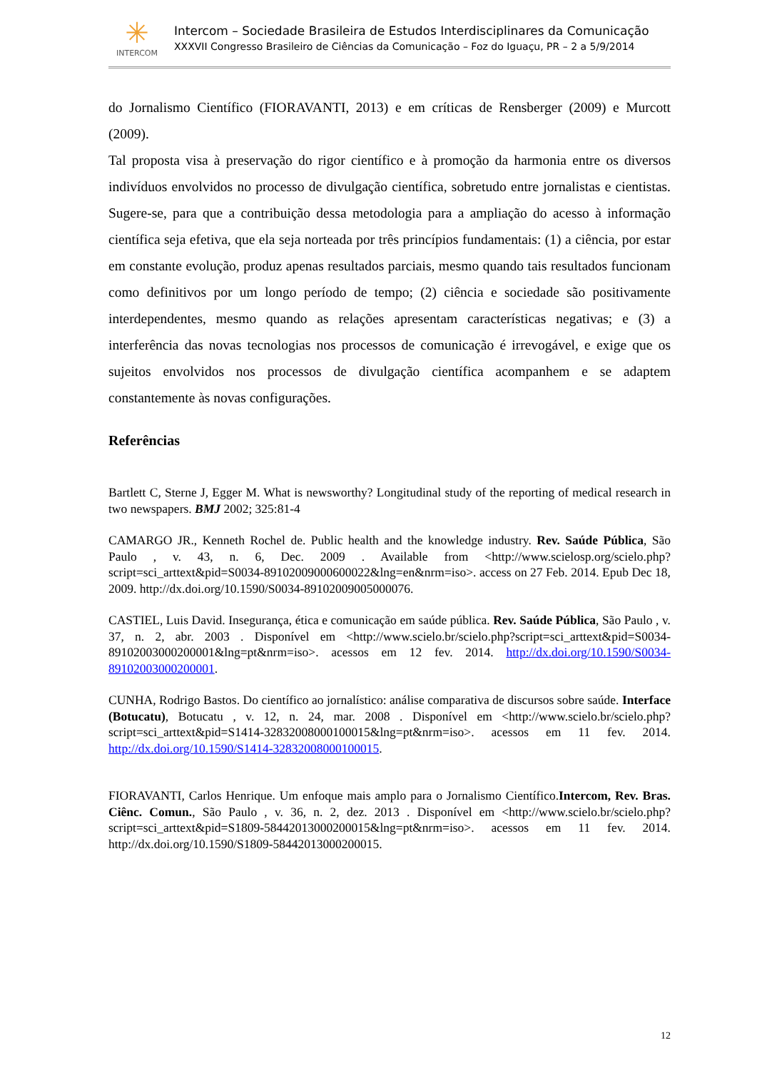✳
INTERCOM
Intercom – Sociedade Brasileira de Estudos Interdisciplinares da Comunicação
XXXVII Congresso Brasileiro de Ciências da Comunicação – Foz do Iguaçu, PR – 2 a 5/9/2014
do Jornalismo Científico (FIORAVANTI, 2013) e em críticas de Rensberger (2009) e Murcott (2009).
Tal proposta visa à preservação do rigor científico e à promoção da harmonia entre os diversos indivíduos envolvidos no processo de divulgação científica, sobretudo entre jornalistas e cientistas. Sugere-se, para que a contribuição dessa metodologia para a ampliação do acesso à informação científica seja efetiva, que ela seja norteada por três princípios fundamentais: (1) a ciência, por estar em constante evolução, produz apenas resultados parciais, mesmo quando tais resultados funcionam como definitivos por um longo período de tempo; (2) ciência e sociedade são positivamente interdependentes, mesmo quando as relações apresentam características negativas; e (3) a interferência das novas tecnologias nos processos de comunicação é irrevogável, e exige que os sujeitos envolvidos nos processos de divulgação científica acompanhem e se adaptem constantemente às novas configurações.
Referências
Bartlett C, Sterne J, Egger M. What is newsworthy? Longitudinal study of the reporting of medical research in two newspapers. BMJ 2002; 325:81-4
CAMARGO JR., Kenneth Rochel de. Public health and the knowledge industry. Rev. Saúde Pública, São Paulo , v. 43, n. 6, Dec. 2009 . Available from <http://www.scielosp.org/scielo.php?script=sci_arttext&pid=S0034-89102009000600022&lng=en&nrm=iso>. access on 27 Feb. 2014. Epub Dec 18, 2009. http://dx.doi.org/10.1590/S0034-89102009005000076.
CASTIEL, Luis David. Insegurança, ética e comunicação em saúde pública. Rev. Saúde Pública, São Paulo , v. 37, n. 2, abr. 2003 . Disponível em <http://www.scielo.br/scielo.php?script=sci_arttext&pid=S0034-89102003000200001&lng=pt&nrm=iso>. acessos em 12 fev. 2014. http://dx.doi.org/10.1590/S0034-89102003000200001.
CUNHA, Rodrigo Bastos. Do científico ao jornalístico: análise comparativa de discursos sobre saúde. Interface (Botucatu), Botucatu , v. 12, n. 24, mar. 2008 . Disponível em <http://www.scielo.br/scielo.php?script=sci_arttext&pid=S1414-32832008000100015&lng=pt&nrm=iso>. acessos em 11 fev. 2014. http://dx.doi.org/10.1590/S1414-32832008000100015.
FIORAVANTI, Carlos Henrique. Um enfoque mais amplo para o Jornalismo Científico.Intercom, Rev. Bras. Ciênc. Comun., São Paulo , v. 36, n. 2, dez. 2013 . Disponível em <http://www.scielo.br/scielo.php?script=sci_arttext&pid=S1809-58442013000200015&lng=pt&nrm=iso>. acessos em 11 fev. 2014. http://dx.doi.org/10.1590/S1809-58442013000200015.
12